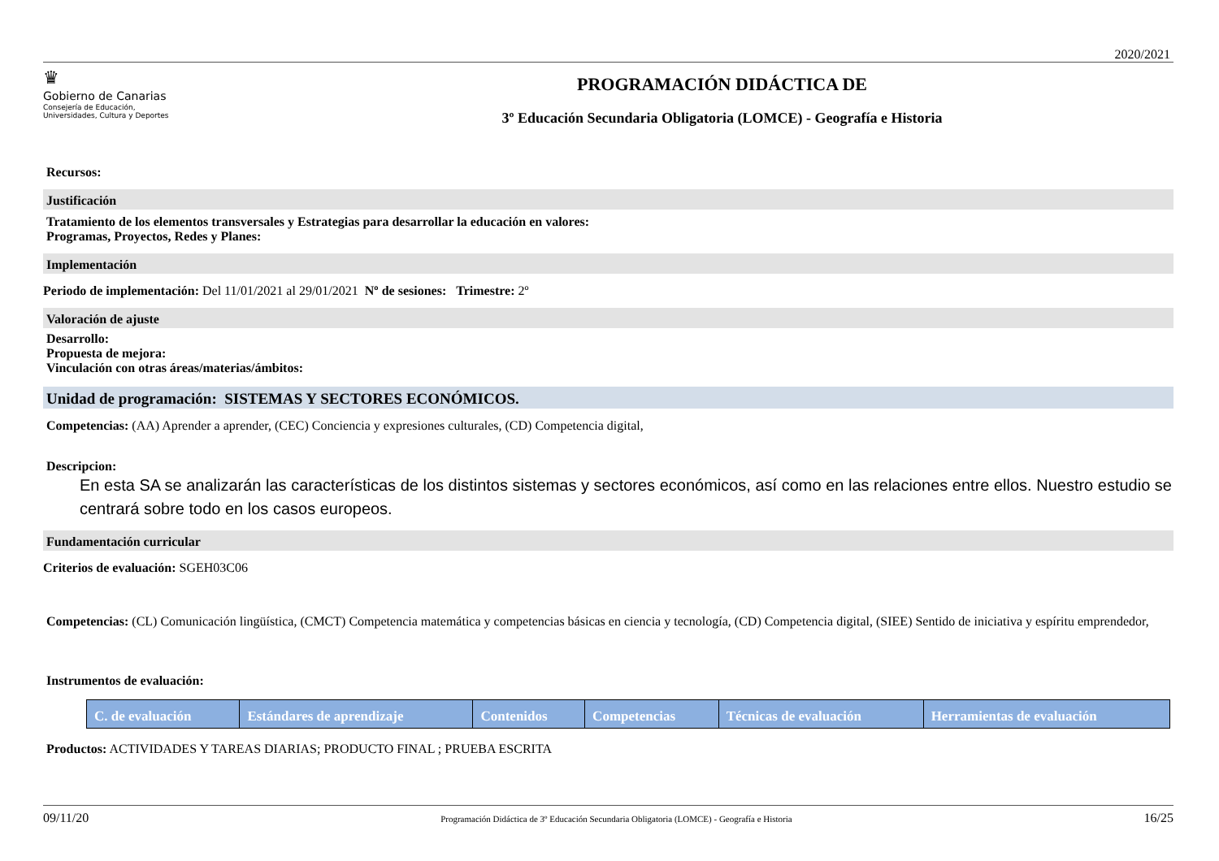2020/2021
♛
Gobierno de Canarias
Consejería de Educación,
Universidades, Cultura y Deportes
PROGRAMACIÓN DIDÁCTICA DE
3º Educación Secundaria Obligatoria (LOMCE) - Geografía e Historia
Recursos:
Justificación
Tratamiento de los elementos transversales y Estrategias para desarrollar la educación en valores:
Programas, Proyectos, Redes y Planes:
Implementación
Periodo de implementación: Del 11/01/2021 al 29/01/2021 Nº de sesiones: Trimestre: 2º
Valoración de ajuste
Desarrollo:
Propuesta de mejora:
Vinculación con otras áreas/materias/ámbitos:
Unidad de programación: SISTEMAS Y SECTORES ECONÓMICOS.
Competencias: (AA) Aprender a aprender, (CEC) Conciencia y expresiones culturales, (CD) Competencia digital,
Descripcion:
En esta SA se analizarán las características de los distintos sistemas y sectores económicos, así como en las relaciones entre ellos. Nuestro estudio se centrará sobre todo en los casos europeos.
Fundamentación curricular
Criterios de evaluación: SGEH03C06
Competencias: (CL) Comunicación lingüística, (CMCT) Competencia matemática y competencias básicas en ciencia y tecnología, (CD) Competencia digital, (SIEE) Sentido de iniciativa y espíritu emprendedor,
Instrumentos de evaluación:
| C. de evaluación | Estándares de aprendizaje | Contenidos | Competencias | Técnicas de evaluación | Herramientas de evaluación |
| --- | --- | --- | --- | --- | --- |
Productos: ACTIVIDADES Y TAREAS DIARIAS; PRODUCTO FINAL ; PRUEBA ESCRITA
09/11/20 Programación Didáctica de 3º Educación Secundaria Obligatoria (LOMCE) - Geografía e Historia 16/25